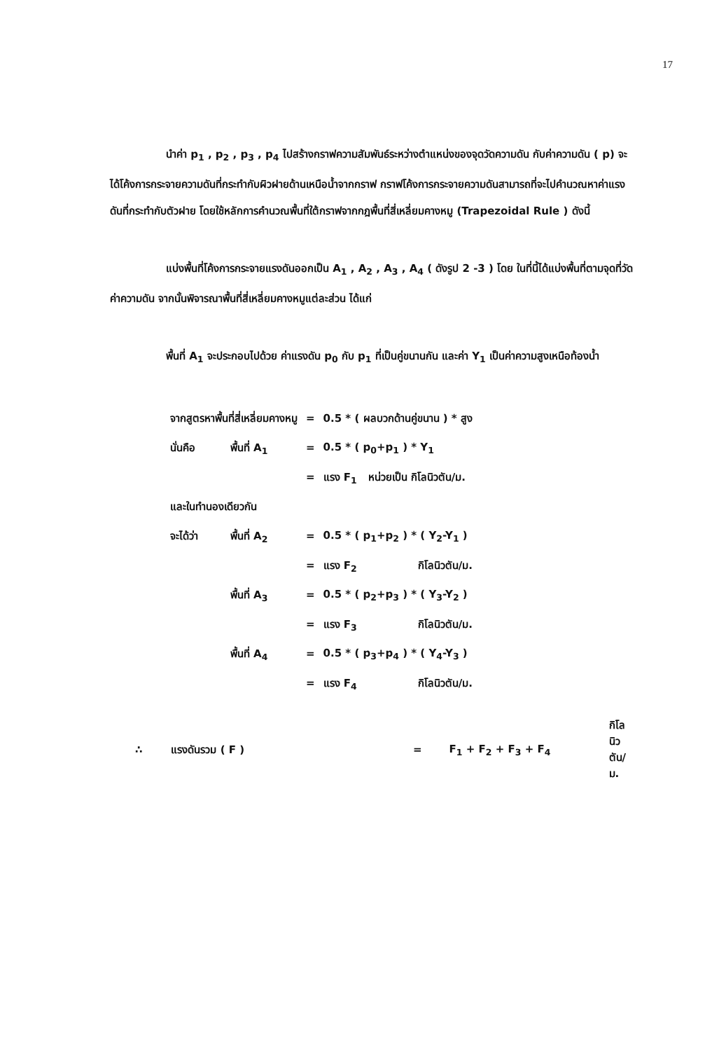17
นำค่า p<sub>1</sub> , p<sub>2</sub> , p<sub>3</sub> , p<sub>4</sub> ไปสร้างกราฟความสัมพันธ์ระหว่างตำแหน่งของจุดวัดความดัน กับค่าความดัน ( p) จะได้โค้งการกระจายความดันที่กระทำกับผิวฝายด้านเหนือน้ำจากกราฟ กราฟโค้งการกระจายความดันสามารถที่จะไปคำนวณหาค่าแรงดันที่กระทำกับตัวฝาย โดยใช้หลักการคำนวณพื้นที่ใต้กราฟจากกฎพื้นที่สี่เหลี่ยมคางหมู (Trapezoidal Rule ) ดังนี้
แบ่งพื้นที่โค้งการกระจายแรงดันออกเป็น A<sub>1</sub> , A<sub>2</sub> , A<sub>3</sub> , A<sub>4</sub> ( ดังรูป 2 -3 ) โดย ในที่นี้ได้แบ่งพื้นที่ตามจุดที่วัดค่าความดัน จากนั้นพิจารณาพื้นที่สี่เหลี่ยมคางหมูแต่ละส่วน ได้แก่
พื้นที่ A<sub>1</sub> จะประกอบไปด้วย ค่าแรงดัน p<sub>0</sub> กับ p<sub>1</sub> ที่เป็นคู่ขนานกัน และค่า Y<sub>1</sub> เป็นค่าความสูงเหนือท้องน้ำ
| จากสูตรหาพื้นที่สี่เหลี่ยมคางหมู | | = | 0.5 * ( ผลบวกด้านคู่ขนาน ) * สูง | |
| นั่นคือ | พื้นที่ A<sub>1</sub> | = | 0.5 * ( p<sub>0</sub>+p<sub>1</sub> ) * Y<sub>1</sub> | |
| | | = | แรง F<sub>1</sub> | หน่วยเป็น กิโลนิวตัน/ม. |
| และในทำนองเดียวกัน | | | | |
| จะได้ว่า | พื้นที่ A<sub>2</sub> | = | 0.5 * ( p<sub>1</sub>+p<sub>2</sub> ) * ( Y<sub>2</sub>-Y<sub>1</sub> ) | |
| | | = | แรง F<sub>2</sub> | กิโลนิวตัน/ม. |
| | พื้นที่ A<sub>3</sub> | = | 0.5 * ( p<sub>2</sub>+p<sub>3</sub> ) * ( Y<sub>3</sub>-Y<sub>2</sub> ) | |
| | | = | แรง F<sub>3</sub> | กิโลนิวตัน/ม. |
| | พื้นที่ A<sub>4</sub> | = | 0.5 * ( p<sub>3</sub>+p<sub>4</sub> ) * ( Y<sub>4</sub>-Y<sub>3</sub> ) | |
| | | = | แรง F<sub>4</sub> | กิโลนิวตัน/ม. |
| ∴ | แรงดันรวม ( F ) | = | F<sub>1</sub> + F<sub>2</sub> + F<sub>3</sub> + F<sub>4</sub> | กิโลนิวตัน/ม. |